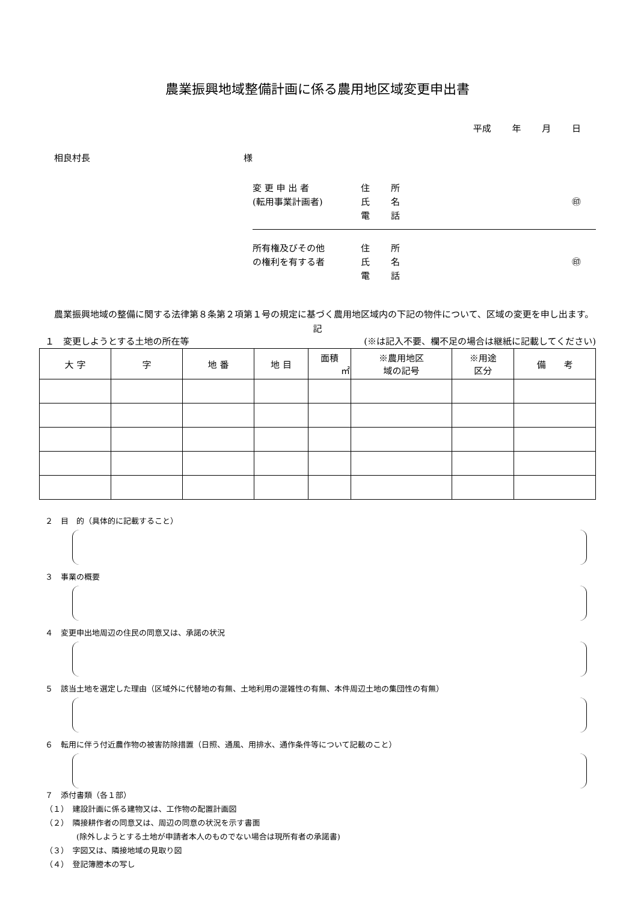農業振興地域整備計画に係る農用地区域変更申出書
平成 年 月 日
相良村長　　　　　　　　　　　　　　　　　様
変 更 申 出 者 住 所 (転用事業計画者) 氏名 ㊞ 電話
所有権及びその他 住 所 の権利を有する者 氏名 ㊞ 電話
農業振興地域の整備に関する法律第８条第２項第１号の規定に基づく農用地区域内の下記の物件について、区域の変更を申し出ます。
記
１　変更しようとする土地の所在等 (※は記入不要、欄不足の場合は継紙に記載してください)
| 大 字 | 字 | 地 番 | 地 目 | 面積 ㎡ | ※農用地区 域の記号 | ※用途 区分 | 備 考 |
| --- | --- | --- | --- | --- | --- | --- | --- |
２　目　的（具体的に記載すること）
３　事業の概要
４　変更申出地周辺の住民の同意又は、承諾の状況
５　該当土地を選定した理由（区域外に代替地の有無、土地利用の混雑性の有無、本件周辺土地の集団性の有無）
６　転用に伴う付近農作物の被害防除措置（日照、通風、用排水、通作条件等について記載のこと）
７　添付書類（各１部）
（１）　建設計画に係る建物又は、工作物の配置計画図
（２）　隣接耕作者の同意又は、周辺の同意の状況を示す書面
　　　　(除外しようとする土地が申請者本人のものでない場合は現所有者の承諾書)
（３）　字図又は、隣接地域の見取り図
（４）　登記簿謄本の写し